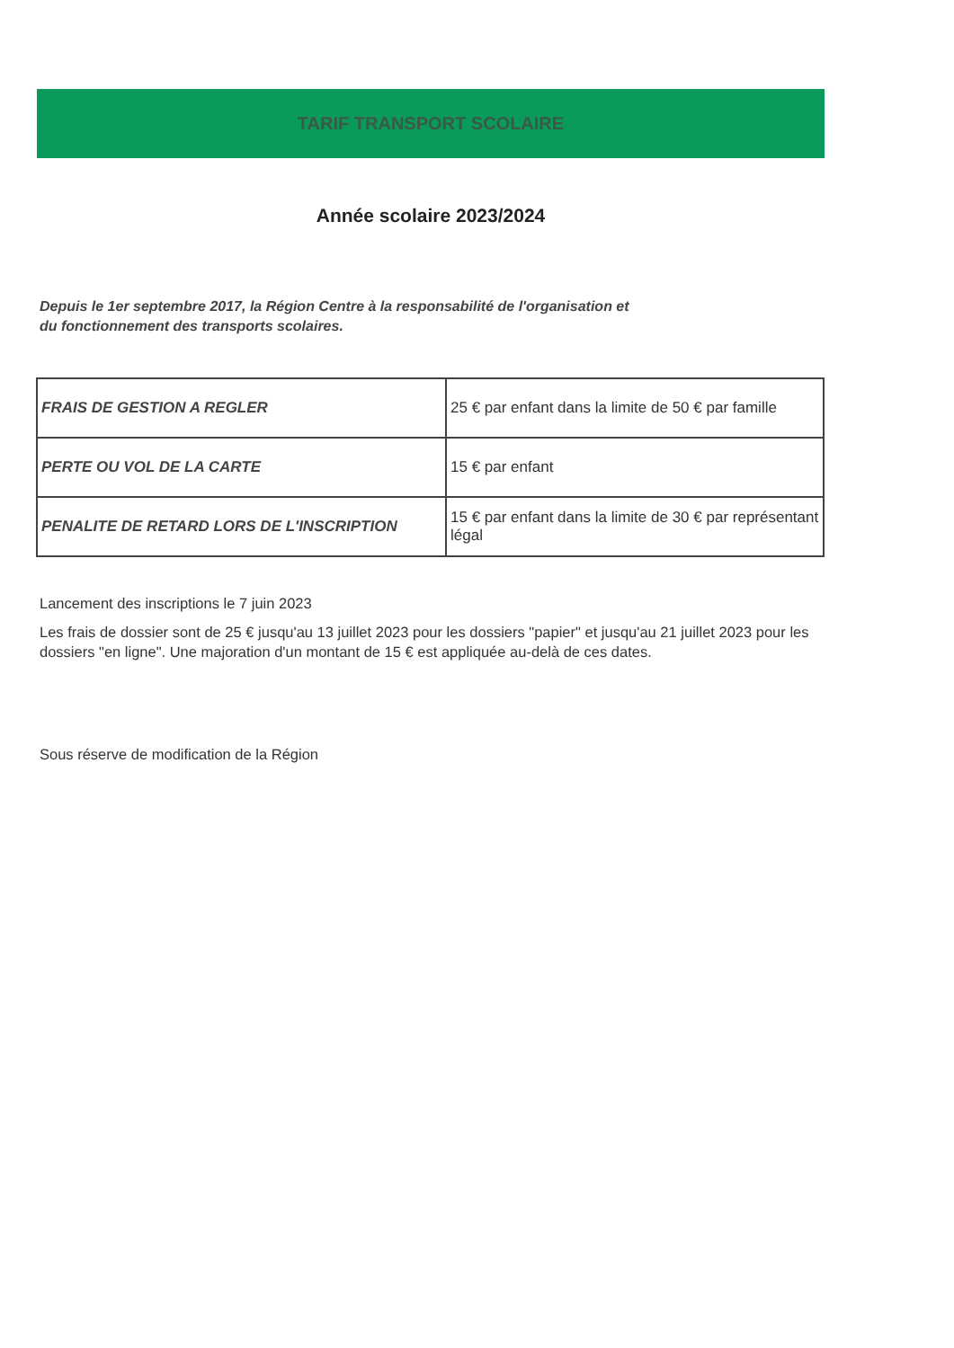TARIF TRANSPORT SCOLAIRE
Année scolaire 2023/2024
Depuis le 1er septembre 2017, la Région Centre à la responsabilité de l'organisation et
du fonctionnement des transports scolaires.
| FRAIS DE GESTION A REGLER | 25 € par enfant dans la limite de 50 € par famille |
| PERTE OU VOL DE LA CARTE | 15 € par enfant |
| PENALITE DE RETARD LORS DE L'INSCRIPTION | 15 € par enfant dans la limite de 30 € par représentant légal |
Lancement des inscriptions le 7 juin 2023
Les frais de dossier sont de 25 € jusqu'au 13 juillet 2023 pour les dossiers "papier" et jusqu'au 21 juillet 2023 pour les dossiers "en ligne". Une majoration d'un montant de 15 € est appliquée au-delà de ces dates.
Sous réserve de modification de la Région